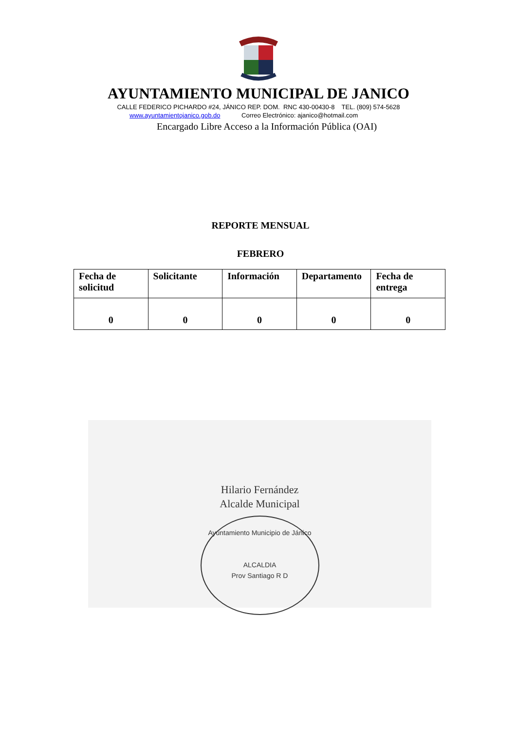AYUNTAMIENTO MUNICIPAL DE JANICO
CALLE FEDERICO PICHARDO #24, JÁNICO REP. DOM. RNC 430-00430-8 TEL. (809) 574-5628
www.ayuntamientojanico.gob.do Correo Electrónico: ajanico@hotmail.com
Encargado Libre Acceso a la Información Pública (OAI)
REPORTE MENSUAL
FEBRERO
| Fecha de solicitud | Solicitante | Información | Departamento | Fecha de entrega |
| --- | --- | --- | --- | --- |
| 0 | 0 | 0 | 0 | 0 |
Hilario Fernández
Alcalde Municipal
Ayuntamiento Municipio de Jánico
ALCALDIA
Prov Santiago R D